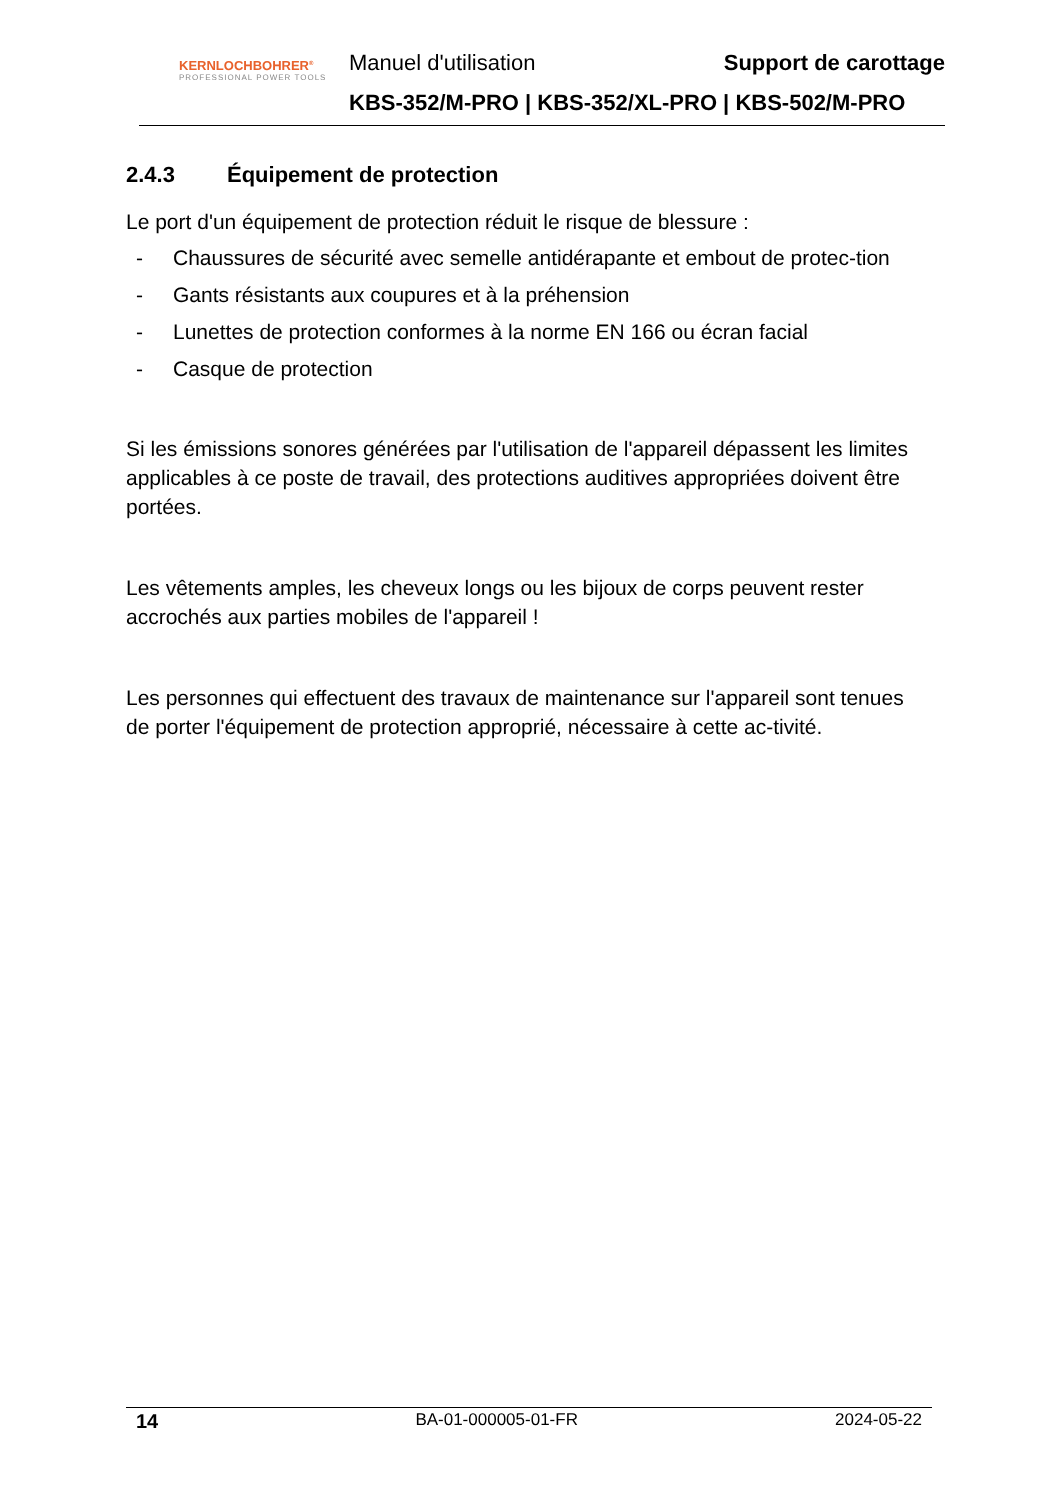KERNLOCHBOHRER<sup>®</sup>
PROFESSIONAL POWER TOOLS
Manuel d'utilisation Support de carottage
KBS-352/M-PRO | KBS-352/XL-PRO | KBS-502/M-PRO
2.4.3 Équipement de protection
Le port d'un équipement de protection réduit le risque de blessure :
- Chaussures de sécurité avec semelle antidérapante et embout de protec-tion
- Gants résistants aux coupures et à la préhension
- Lunettes de protection conformes à la norme EN 166 ou écran facial
- Casque de protection
Si les émissions sonores générées par l'utilisation de l'appareil dépassent les limites applicables à ce poste de travail, des protections auditives appropriées doivent être portées.
Les vêtements amples, les cheveux longs ou les bijoux de corps peuvent rester accrochés aux parties mobiles de l'appareil !
Les personnes qui effectuent des travaux de maintenance sur l'appareil sont tenues de porter l'équipement de protection approprié, nécessaire à cette ac-tivité.
14 BA-01-000005-01-FR 2024-05-22